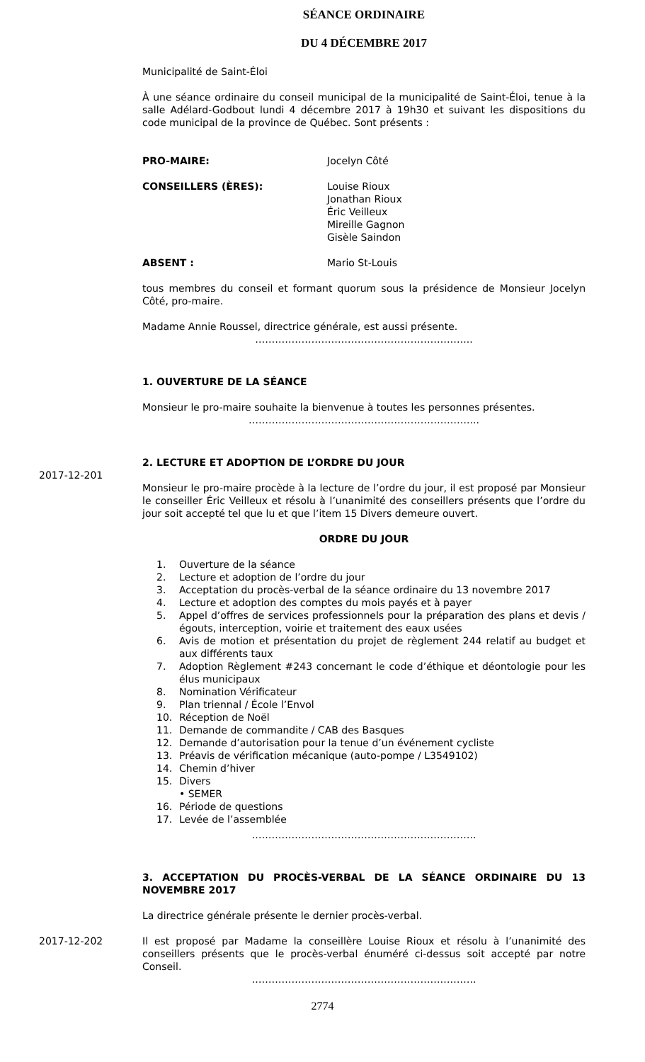SÉANCE ORDINAIRE
DU 4 DÉCEMBRE 2017
Municipalité de Saint-Éloi
À une séance ordinaire du conseil municipal de la municipalité de Saint-Éloi, tenue à la salle Adélard-Godbout lundi 4 décembre 2017 à 19h30 et suivant les dispositions du code municipal de la province de Québec. Sont présents :
PRO-MAIRE: Jocelyn Côté
CONSEILLERS (ÈRES): Louise Rioux
Jonathan Rioux
Éric Veilleux
Mireille Gagnon
Gisèle Saindon
ABSENT : Mario St-Louis
tous membres du conseil et formant quorum sous la présidence de Monsieur Jocelyn Côté, pro-maire.
Madame Annie Roussel, directrice générale, est aussi présente.
………………………………………………………...
1. OUVERTURE DE LA SÉANCE
Monsieur le pro-maire souhaite la bienvenue à toutes les personnes présentes.
…………………………………………………………....
2. LECTURE ET ADOPTION DE L’ORDRE DU JOUR
2017-12-201
Monsieur le pro-maire procède à la lecture de l’ordre du jour, il est proposé par Monsieur le conseiller Éric Veilleux et résolu à l’unanimité des conseillers présents que l’ordre du jour soit accepté tel que lu et que l’item 15 Divers demeure ouvert.
ORDRE DU JOUR
1. Ouverture de la séance
2. Lecture et adoption de l’ordre du jour
3. Acceptation du procès-verbal de la séance ordinaire du 13 novembre 2017
4. Lecture et adoption des comptes du mois payés et à payer
5. Appel d’offres de services professionnels pour la préparation des plans et devis / égouts, interception, voirie et traitement des eaux usées
6. Avis de motion et présentation du projet de règlement 244 relatif au budget et aux différents taux
7. Adoption Règlement #243 concernant le code d’éthique et déontologie pour les élus municipaux
8. Nomination Vérificateur
9. Plan triennal / École l’Envol
10. Réception de Noël
11. Demande de commandite / CAB des Basques
12. Demande d’autorisation pour la tenue d’un événement cycliste
13. Préavis de vérification mécanique (auto-pompe / L3549102)
14. Chemin d’hiver
15. Divers
• SEMER
16. Période de questions
17. Levée de l’assemblée
…………………………………………………………..
3. ACCEPTATION DU PROCÈS-VERBAL DE LA SÉANCE ORDINAIRE DU 13 NOVEMBRE 2017
La directrice générale présente le dernier procès-verbal.
2017-12-202
Il est proposé par Madame la conseillère Louise Rioux et résolu à l’unanimité des conseillers présents que le procès-verbal énuméré ci-dessus soit accepté par notre Conseil.
…………………………………………………………..
2774